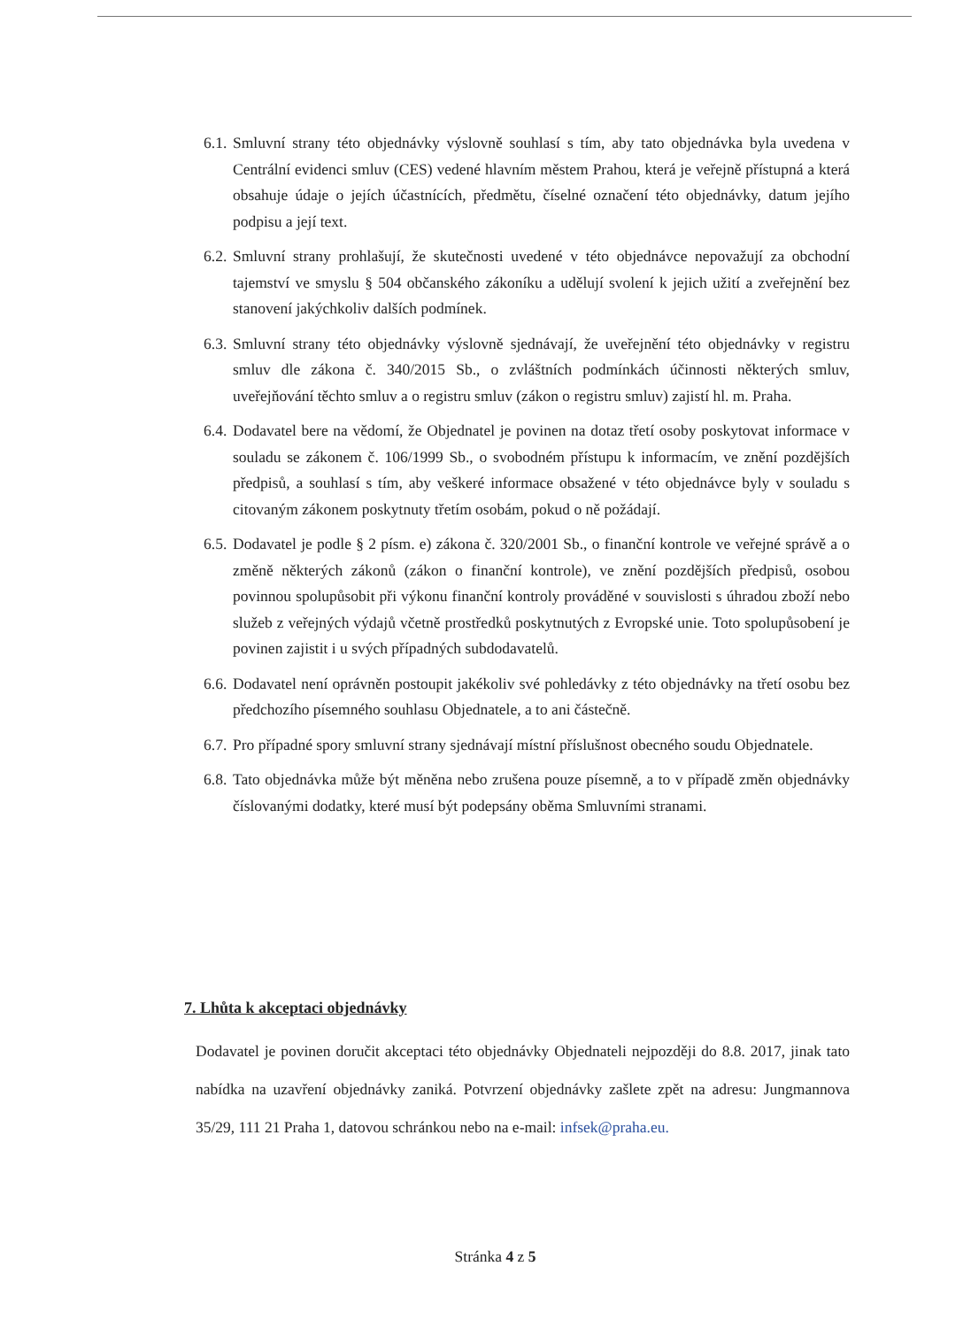6.1. Smluvní strany této objednávky výslovně souhlasí s tím, aby tato objednávka byla uvedena v Centrální evidenci smluv (CES) vedené hlavním městem Prahou, která je veřejně přístupná a která obsahuje údaje o jejích účastnících, předmětu, číselné označení této objednávky, datum jejího podpisu a její text.
6.2. Smluvní strany prohlašují, že skutečnosti uvedené v této objednávce nepovažují za obchodní tajemství ve smyslu § 504 občanského zákoníku a udělují svolení k jejich užití a zveřejnění bez stanovení jakýchkoliv dalších podmínek.
6.3. Smluvní strany této objednávky výslovně sjednávají, že uveřejnění této objednávky v registru smluv dle zákona č. 340/2015 Sb., o zvláštních podmínkách účinnosti některých smluv, uveřejňování těchto smluv a o registru smluv (zákon o registru smluv) zajistí hl. m. Praha.
6.4. Dodavatel bere na vědomí, že Objednatel je povinen na dotaz třetí osoby poskytovat informace v souladu se zákonem č. 106/1999 Sb., o svobodném přístupu k informacím, ve znění pozdějších předpisů, a souhlasí s tím, aby veškeré informace obsažené v této objednávce byly v souladu s citovaným zákonem poskytnuty třetím osobám, pokud o ně požádají.
6.5. Dodavatel je podle § 2 písm. e) zákona č. 320/2001 Sb., o finanční kontrole ve veřejné správě a o změně některých zákonů (zákon o finanční kontrole), ve znění pozdějších předpisů, osobou povinnou spolupůsobit při výkonu finanční kontroly prováděné v souvislosti s úhradou zboží nebo služeb z veřejných výdajů včetně prostředků poskytnutých z Evropské unie. Toto spolupůsobení je povinen zajistit i u svých případných subdodavatelů.
6.6. Dodavatel není oprávněn postoupit jakékoliv své pohledávky z této objednávky na třetí osobu bez předchozího písemného souhlasu Objednatele, a to ani částečně.
6.7. Pro případné spory smluvní strany sjednávají místní příslušnost obecného soudu Objednatele.
6.8. Tato objednávka může být měněna nebo zrušena pouze písemně, a to v případě změn objednávky číslovanými dodatky, které musí být podepsány oběma Smluvními stranami.
7. Lhůta k akceptaci objednávky
Dodavatel je povinen doručit akceptaci této objednávky Objednateli nejpozději do 8.8. 2017, jinak tato nabídka na uzavření objednávky zaniká. Potvrzení objednávky zašlete zpět na adresu: Jungmannova 35/29, 111 21 Praha 1, datovou schránkou nebo na e-mail: infsek@praha.eu.
Stránka 4 z 5